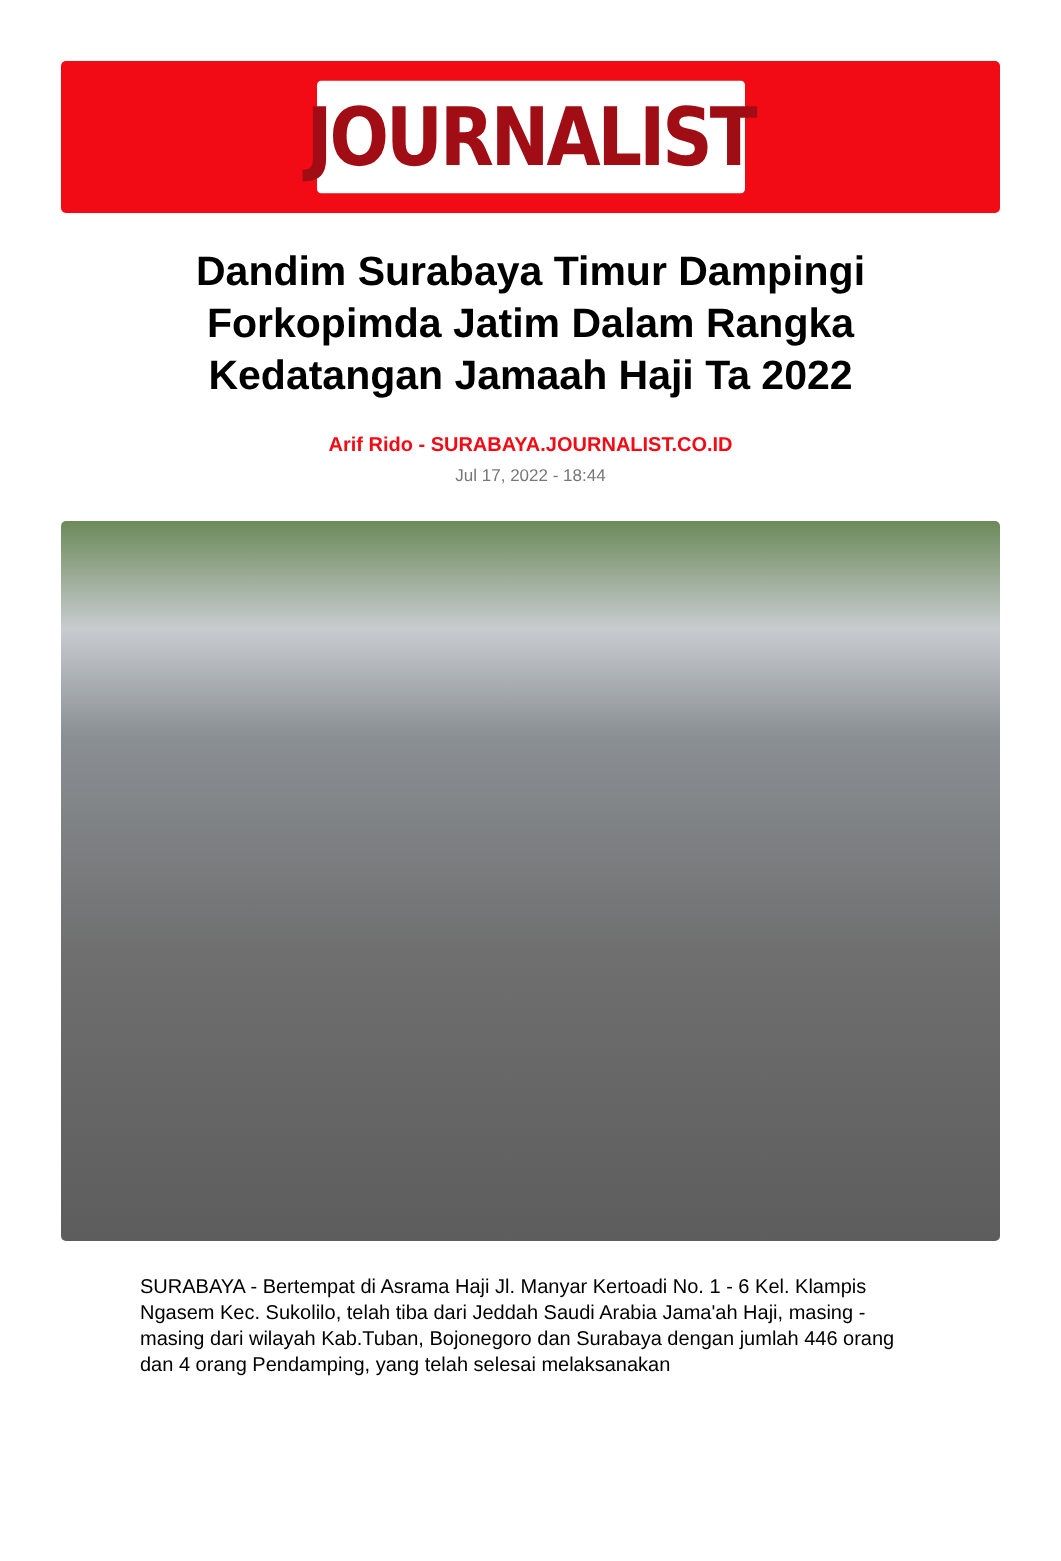JOURNALIST
Dandim Surabaya Timur Dampingi Forkopimda Jatim Dalam Rangka Kedatangan Jamaah Haji Ta 2022
Arif Rido - SURABAYA.JOURNALIST.CO.ID
Jul 17, 2022 - 18:44
SURABAYA - Bertempat di Asrama Haji Jl. Manyar Kertoadi No. 1 - 6 Kel. Klampis Ngasem Kec. Sukolilo, telah tiba dari Jeddah Saudi Arabia Jama'ah Haji, masing - masing dari wilayah Kab.Tuban, Bojonegoro dan Surabaya dengan jumlah 446 orang dan 4 orang Pendamping, yang telah selesai melaksanakan